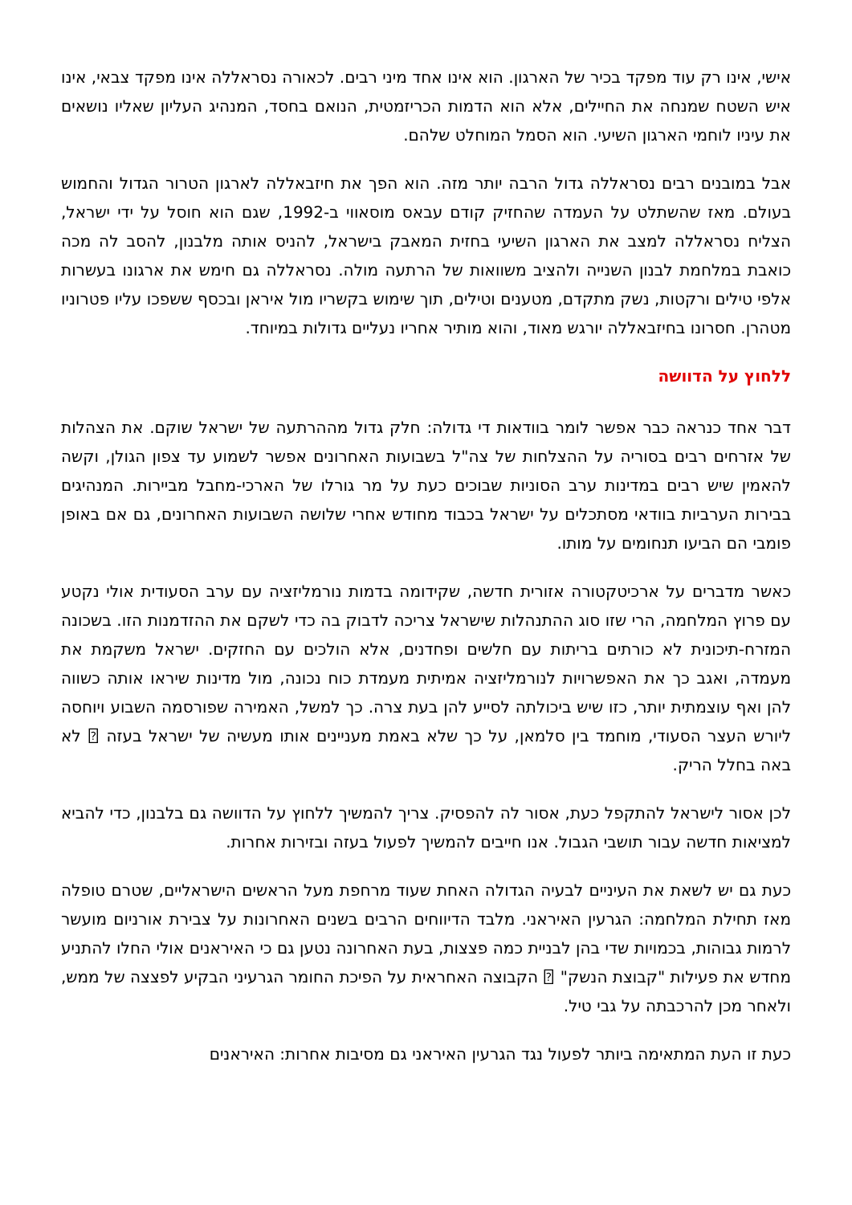אישי, אינו רק עוד מפקד בכיר של הארגון. הוא אינו אחד מיני רבים. לכאורה נסראללה אינו מפקד צבאי, אינו איש השטח שמנחה את החיילים, אלא הוא הדמות הכריזמטית, הנואם בחסד, המנהיג העליון שאליו נושאים את עיניו לוחמי הארגון השיעי. הוא הסמל המוחלט שלהם.
אבל במובנים רבים נסראללה גדול הרבה יותר מזה. הוא הפך את חיזבאללה לארגון הטרור הגדול והחמוש בעולם. מאז שהשתלט על העמדה שהחזיק קודם עבאס מוסאווי ב-1992, שגם הוא חוסל על ידי ישראל, הצליח נסראללה למצב את הארגון השיעי בחזית המאבק בישראל, להניס אותה מלבנון, להסב לה מכה כואבת במלחמת לבנון השנייה ולהציב משוואות של הרתעה מולה. נסראללה גם חימש את ארגונו בעשרות אלפי טילים ורקטות, נשק מתקדם, מטענים וטילים, תוך שימוש בקשריו מול איראן ובכסף ששפכו עליו פטרוניו מטהרן. חסרונו בחיזבאללה יורגש מאוד, והוא מותיר אחריו נעליים גדולות במיוחד.
ללחוץ על הדוושה
דבר אחד כנראה כבר אפשר לומר בוודאות די גדולה: חלק גדול מההרתעה של ישראל שוקם. את הצהלות של אזרחים רבים בסוריה על ההצלחות של צה"ל בשבועות האחרונים אפשר לשמוע עד צפון הגולן, וקשה להאמין שיש רבים במדינות ערב הסוניות שבוכים כעת על מר גורלו של הארכי-מחבל מביירות. המנהיגים בבירות הערביות בוודאי מסתכלים על ישראל בכבוד מחודש אחרי שלושה השבועות האחרונים, גם אם באופן פומבי הם הביעו תנחומים על מותו.
כאשר מדברים על ארכיטקטורה אזורית חדשה, שקידומה בדמות נורמליזציה עם ערב הסעודית אולי נקטע עם פרוץ המלחמה, הרי שזו סוג ההתנהלות שישראל צריכה לדבוק בה כדי לשקם את ההזדמנות הזו. בשכונה המזרח-תיכונית לא כורתים בריתות עם חלשים ופחדנים, אלא הולכים עם החזקים. ישראל משקמת את מעמדה, ואגב כך את האפשרויות לנורמליזציה אמיתית מעמדת כוח נכונה, מול מדינות שיראו אותה כשווה להן ואף עוצמתית יותר, כזו שיש ביכולתה לסייע להן בעת צרה. כך למשל, האמירה שפורסמה השבוע ויוחסה ליורש העצר הסעודי, מוחמד בין סלמאן, על כך שלא באמת מעניינים אותו מעשיה של ישראל בעזה ⍰ לא באה בחלל הריק.
לכן אסור לישראל להתקפל כעת, אסור לה להפסיק. צריך להמשיך ללחוץ על הדוושה גם בלבנון, כדי להביא למציאות חדשה עבור תושבי הגבול. אנו חייבים להמשיך לפעול בעזה ובזירות אחרות.
כעת גם יש לשאת את העיניים לבעיה הגדולה האחת שעוד מרחפת מעל הראשים הישראליים, שטרם טופלה מאז תחילת המלחמה: הגרעין האיראני. מלבד הדיווחים הרבים בשנים האחרונות על צבירת אורניום מועשר לרמות גבוהות, בכמויות שדי בהן לבניית כמה פצצות, בעת האחרונה נטען גם כי האיראנים אולי החלו להתניע מחדש את פעילות "קבוצת הנשק" ⍰ הקבוצה האחראית על הפיכת החומר הגרעיני הבקיע לפצצה של ממש, ולאחר מכן להרכבתה על גבי טיל.
כעת זו העת המתאימה ביותר לפעול נגד הגרעין האיראני גם מסיבות אחרות: האיראנים